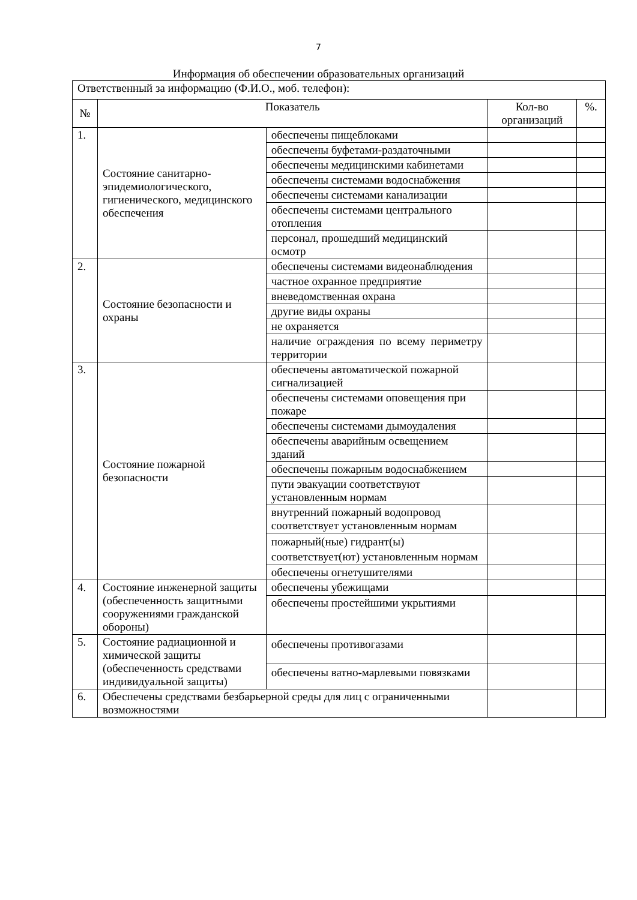7
Информация об обеспечении образовательных организаций
| Ответственный за информацию (Ф.И.О., моб. телефон): | | | | |
| № | Показатель | | Кол-во организаций | %. |
| 1. | Состояние санитарно-эпидемиологического, гигиенического, медицинского обеспечения | обеспечены пищеблоками | | |
| | | обеспечены буфетами-раздаточными | | |
| | | обеспечены медицинскими кабинетами | | |
| | | обеспечены системами водоснабжения | | |
| | | обеспечены системами канализации | | |
| | | обеспечены системами центрального отопления | | |
| | | персонал, прошедший медицинский осмотр | | |
| 2. | Состояние безопасности и охраны | обеспечены системами видеонаблюдения | | |
| | | частное охранное предприятие | | |
| | | вневедомственная охрана | | |
| | | другие виды охраны | | |
| | | не охраняется | | |
| | | наличие ограждения по всему периметру территории | | |
| 3. | Состояние пожарной безопасности | обеспечены автоматической пожарной сигнализацией | | |
| | | обеспечены системами оповещения при пожаре | | |
| | | обеспечены системами дымоудаления | | |
| | | обеспечены аварийным освещением зданий | | |
| | | обеспечены пожарным водоснабжением | | |
| | | пути эвакуации соответствуют установленным нормам | | |
| | | внутренний пожарный водопровод соответствует установленным нормам | | |
| | | пожарный(ные) гидрант(ы) соответствует(ют) установленным нормам | | |
| | | обеспечены огнетушителями | | |
| 4. | Состояние инженерной защиты (обеспеченность защитными сооружениями гражданской обороны) | обеспечены убежищами | | |
| | | обеспечены простейшими укрытиями | | |
| 5. | Состояние радиационной и химической защиты (обеспеченность средствами индивидуальной защиты) | обеспечены противогазами | | |
| | | обеспечены ватно-марлевыми повязками | | |
| 6. | Обеспечены средствами безбарьерной среды для лиц с ограниченными возможностями | | | |